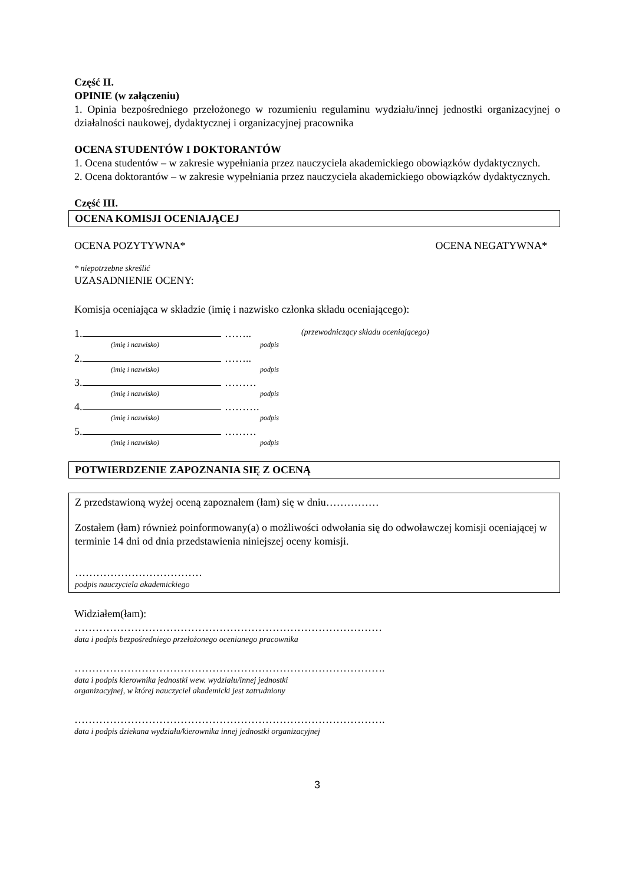Część II.
OPINIE (w załączeniu)
1. Opinia bezpośredniego przełożonego w rozumieniu regulaminu wydziału/innej jednostki organizacyjnej o działalności naukowej, dydaktycznej i organizacyjnej pracownika
OCENA STUDENTÓW I DOKTORANTÓW
1. Ocena studentów – w zakresie wypełniania przez nauczyciela akademickiego obowiązków dydaktycznych.
2. Ocena doktorantów – w zakresie wypełniania przez nauczyciela akademickiego obowiązków dydaktycznych.
Część III.
OCENA KOMISJI OCENIAJĄCEJ
OCENA POZYTYWNA* OCENA NEGATYWNA*
* niepotrzebne skreślić
UZASADNIENIE OCENY:
Komisja oceniająca w składzie (imię i nazwisko członka składu oceniającego):
1. …….. (przewodniczący składu oceniającego)
(imię i nazwisko) podpis
2. ……..
(imię i nazwisko) podpis
3. ………
(imię i nazwisko) podpis
4. ……….
(imię i nazwisko) podpis
5. ………
(imię i nazwisko) podpis
POTWIERDZENIE ZAPOZNANIA SIĘ Z OCENĄ
Z przedstawioną wyżej oceną zapoznałem (łam) się w dniu……………
Zostałem (łam) również poinformowany(a) o możliwości odwołania się do odwoławczej komisji oceniającej w terminie 14 dni od dnia przedstawienia niniejszej oceny komisji.
………………………………
podpis nauczyciela akademickiego
Widziałem(łam):
……………………………………………………………………………
data i podpis bezpośredniego przełożonego ocenianego pracownika
…………………………………………………………………………….
data i podpis kierownika jednostki wew. wydziału/innej jednostki
organizacyjnej, w której nauczyciel akademicki jest zatrudniony
…………………………………………………………………………….
data i podpis dziekana wydziału/kierownika innej jednostki organizacyjnej
3